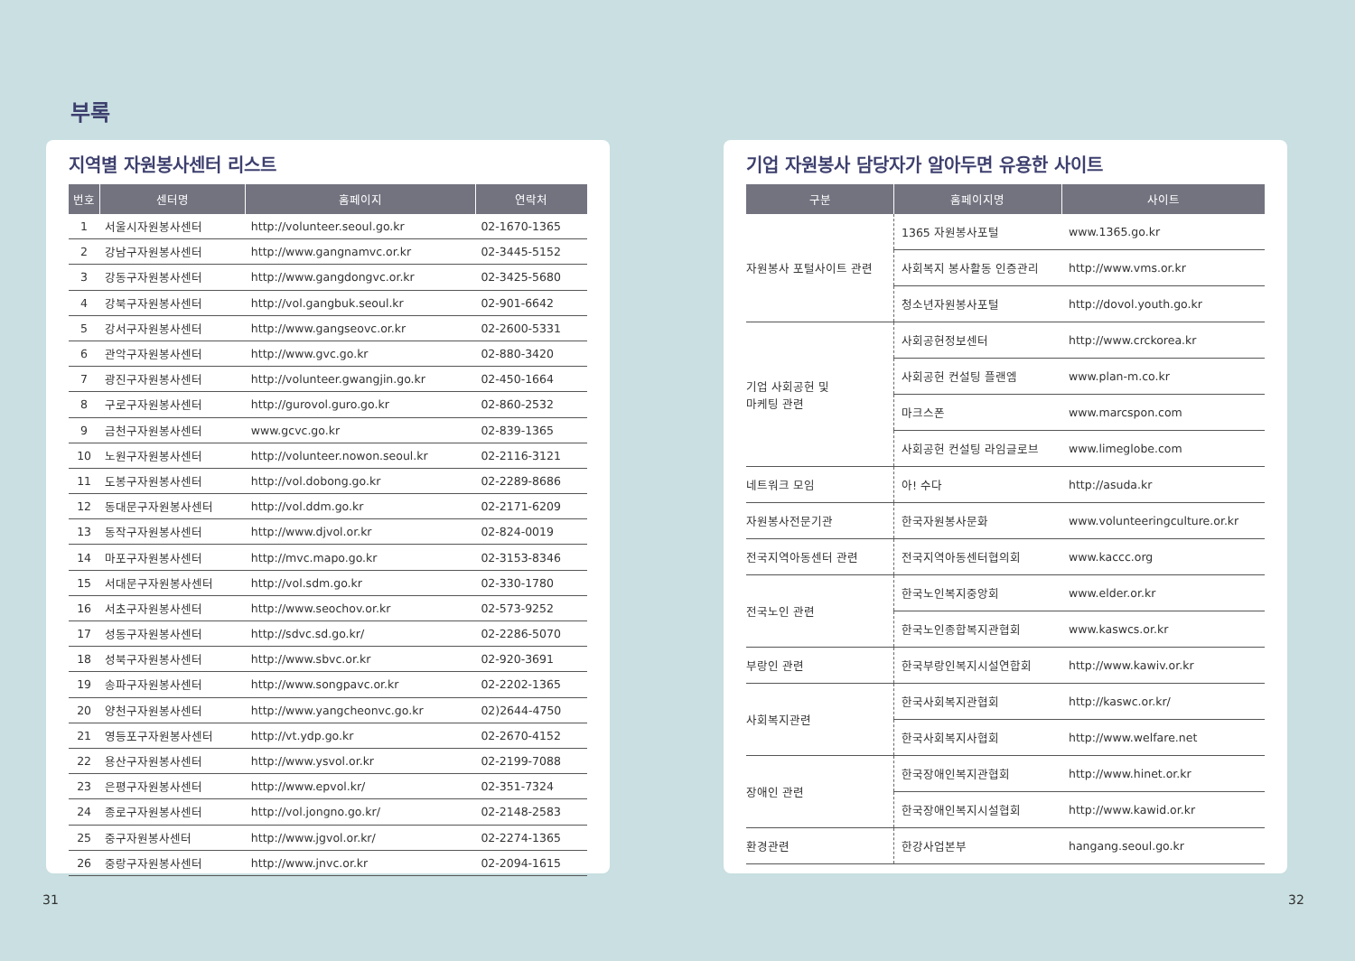부록
지역별 자원봉사센터 리스트
| 번호 | 센터명 | 홈페이지 | 연락처 |
| --- | --- | --- | --- |
| 1 | 서울시자원봉사센터 | http://volunteer.seoul.go.kr | 02-1670-1365 |
| 2 | 강남구자원봉사센터 | http://www.gangnamvc.or.kr | 02-3445-5152 |
| 3 | 강동구자원봉사센터 | http://www.gangdongvc.or.kr | 02-3425-5680 |
| 4 | 강북구자원봉사센터 | http://vol.gangbuk.seoul.kr | 02-901-6642 |
| 5 | 강서구자원봉사센터 | http://www.gangseovc.or.kr | 02-2600-5331 |
| 6 | 관악구자원봉사센터 | http://www.gvc.go.kr | 02-880-3420 |
| 7 | 광진구자원봉사센터 | http://volunteer.gwangjin.go.kr | 02-450-1664 |
| 8 | 구로구자원봉사센터 | http://gurovol.guro.go.kr | 02-860-2532 |
| 9 | 금천구자원봉사센터 | www.gcvc.go.kr | 02-839-1365 |
| 10 | 노원구자원봉사센터 | http://volunteer.nowon.seoul.kr | 02-2116-3121 |
| 11 | 도봉구자원봉사센터 | http://vol.dobong.go.kr | 02-2289-8686 |
| 12 | 동대문구자원봉사센터 | http://vol.ddm.go.kr | 02-2171-6209 |
| 13 | 동작구자원봉사센터 | http://www.djvol.or.kr | 02-824-0019 |
| 14 | 마포구자원봉사센터 | http://mvc.mapo.go.kr | 02-3153-8346 |
| 15 | 서대문구자원봉사센터 | http://vol.sdm.go.kr | 02-330-1780 |
| 16 | 서초구자원봉사센터 | http://www.seochov.or.kr | 02-573-9252 |
| 17 | 성동구자원봉사센터 | http://sdvc.sd.go.kr/ | 02-2286-5070 |
| 18 | 성북구자원봉사센터 | http://www.sbvc.or.kr | 02-920-3691 |
| 19 | 송파구자원봉사센터 | http://www.songpavc.or.kr | 02-2202-1365 |
| 20 | 양천구자원봉사센터 | http://www.yangcheonvc.go.kr | 02)2644-4750 |
| 21 | 영등포구자원봉사센터 | http://vt.ydp.go.kr | 02-2670-4152 |
| 22 | 용산구자원봉사센터 | http://www.ysvol.or.kr | 02-2199-7088 |
| 23 | 은평구자원봉사센터 | http://www.epvol.kr/ | 02-351-7324 |
| 24 | 종로구자원봉사센터 | http://vol.jongno.go.kr/ | 02-2148-2583 |
| 25 | 중구자원봉사센터 | http://www.jgvol.or.kr/ | 02-2274-1365 |
| 26 | 중랑구자원봉사센터 | http://www.jnvc.or.kr | 02-2094-1615 |
기업 자원봉사 담당자가 알아두면 유용한 사이트
| 구분 | 홈페이지명 | 사이트 |
| --- | --- | --- |
| 자원봉사 포털사이트 관련 | 1365 자원봉사포털 | www.1365.go.kr |
| | 사회복지 봉사활동 인증관리 | http://www.vms.or.kr |
| | 청소년자원봉사포털 | http://dovol.youth.go.kr |
| 기업 사회공헌 및 마케팅 관련 | 사회공헌정보센터 | http://www.crckorea.kr |
| | 사회공헌 컨설팅 플랜엠 | www.plan-m.co.kr |
| | 마크스폰 | www.marcspon.com |
| | 사회공헌 컨설팅 라임글로브 | www.limeglobe.com |
| 네트워크 모임 | 아! 수다 | http://asuda.kr |
| 자원봉사전문기관 | 한국자원봉사문화 | www.volunteeringculture.or.kr |
| 전국지역아동센터 관련 | 전국지역아동센터협의회 | www.kaccc.org |
| 전국노인 관련 | 한국노인복지중앙회 | www.elder.or.kr |
| | 한국노인종합복지관협회 | www.kaswcs.or.kr |
| 부랑인 관련 | 한국부랑인복지시설연합회 | http://www.kawiv.or.kr |
| 사회복지관련 | 한국사회복지관협회 | http://kaswc.or.kr/ |
| | 한국사회복지사협회 | http://www.welfare.net |
| 장애인 관련 | 한국장애인복지관협회 | http://www.hinet.or.kr |
| | 한국장애인복지시설협회 | http://www.kawid.or.kr |
| 환경관련 | 한강사업본부 | hangang.seoul.go.kr |
31 32